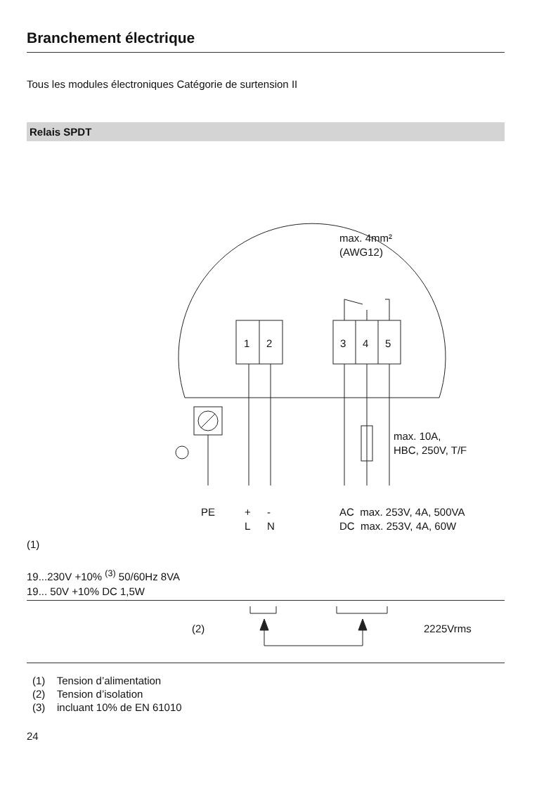Branchement électrique
Tous les modules électroniques Catégorie de surtension II
Relais SPDT
max. 4mm²
(AWG12)
1 2 3 4 5
max. 10A,
HBC, 250V, T/F
PE
+
L
-
N
AC max. 253V, 4A, 500VA
DC max. 253V, 4A, 60W
(1)
19...230V +10% <sup>(3)</sup> 50/60Hz 8VA
19... 50V +10% DC 1,5W
(2) 2225Vrms
(1) Tension d’alimentation
(2) Tension d’isolation
(3) incluant 10% de EN 61010
24